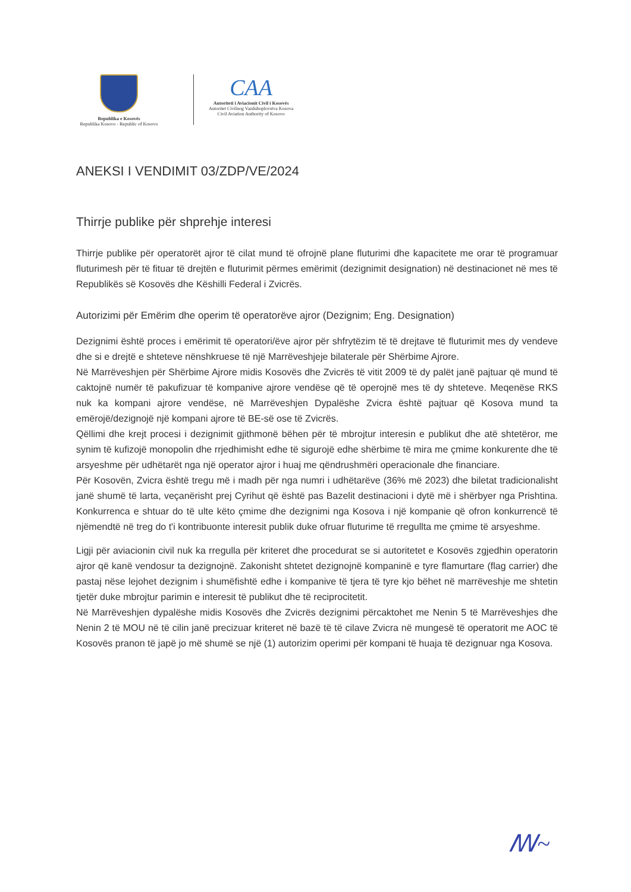Republika e Kosovës
Republika Kosovo - Republic of Kosovo
CAA
Autoriteti i Aviacionit Civil i Kosovës
Autoritet Civilnog Vazduhoplovstva Kosova
Civil Aviation Authority of Kosovo
ANEKSI I VENDIMIT 03/ZDP/VE/2024
Thirrje publike për shprehje interesi
Thirrje publike për operatorët ajror të cilat mund të ofrojnë plane fluturimi dhe kapacitete me orar të programuar fluturimesh për të fituar të drejtën e fluturimit përmes emërimit (dezignimit designation) në destinacionet në mes të Republikës së Kosovës dhe Këshilli Federal i Zvicrës.
Autorizimi për Emërim dhe operim të operatorëve ajror (Dezignim; Eng. Designation)
Dezignimi është proces i emërimit të operatori/ëve ajror për shfrytëzim të të drejtave të fluturimit mes dy vendeve dhe si e drejtë e shteteve nënshkruese të një Marrëveshjeje bilaterale për Shërbime Ajrore.
Në Marrëveshjen për Shërbime Ajrore midis Kosovës dhe Zvicrës të vitit 2009 të dy palët janë pajtuar që mund të caktojnë numër të pakufizuar të kompanive ajrore vendëse që të operojnë mes të dy shteteve. Meqenëse RKS nuk ka kompani ajrore vendëse, në Marrëveshjen Dypalëshe Zvicra është pajtuar që Kosova mund ta emërojë/dezignojë një kompani ajrore të BE-së ose të Zvicrës.
Qëllimi dhe krejt procesi i dezignimit gjithmonë bëhen për të mbrojtur interesin e publikut dhe atë shtetëror, me synim të kufizojë monopolin dhe rrjedhimisht edhe të sigurojë edhe shërbime të mira me çmime konkurente dhe të arsyeshme për udhëtarët nga një operator ajror i huaj me qëndrushmëri operacionale dhe financiare.
Për Kosovën, Zvicra është tregu më i madh për nga numri i udhëtarëve (36% më 2023) dhe biletat tradicionalisht janë shumë të larta, veçanërisht prej Cyrihut që është pas Bazelit destinacioni i dytë më i shërbyer nga Prishtina. Konkurrenca e shtuar do të ulte këto çmime dhe dezignimi nga Kosova i një kompanie që ofron konkurrencë të njëmendtë në treg do t'i kontribuonte interesit publik duke ofruar fluturime të rregullta me çmime të arsyeshme.
Ligji për aviacionin civil nuk ka rregulla për kriteret dhe procedurat se si autoritetet e Kosovës zgjedhin operatorin ajror që kanë vendosur ta dezignojnë. Zakonisht shtetet dezignojnë kompaninë e tyre flamurtare (flag carrier) dhe pastaj nëse lejohet dezignim i shumëfishtë edhe i kompanive të tjera të tyre kjo bëhet në marrëveshje me shtetin tjetër duke mbrojtur parimin e interesit të publikut dhe të reciprocitetit.
Në Marrëveshjen dypalëshe midis Kosovës dhe Zvicrës dezignimi përcaktohet me Nenin 5 të Marrëveshjes dhe Nenin 2 të MOU në të cilin janë precizuar kriteret në bazë të të cilave Zvicra në mungesë të operatorit me AOC të Kosovës pranon të japë jo më shumë se një (1) autorizim operimi për kompani të huaja të dezignuar nga Kosova.
ꟿ~